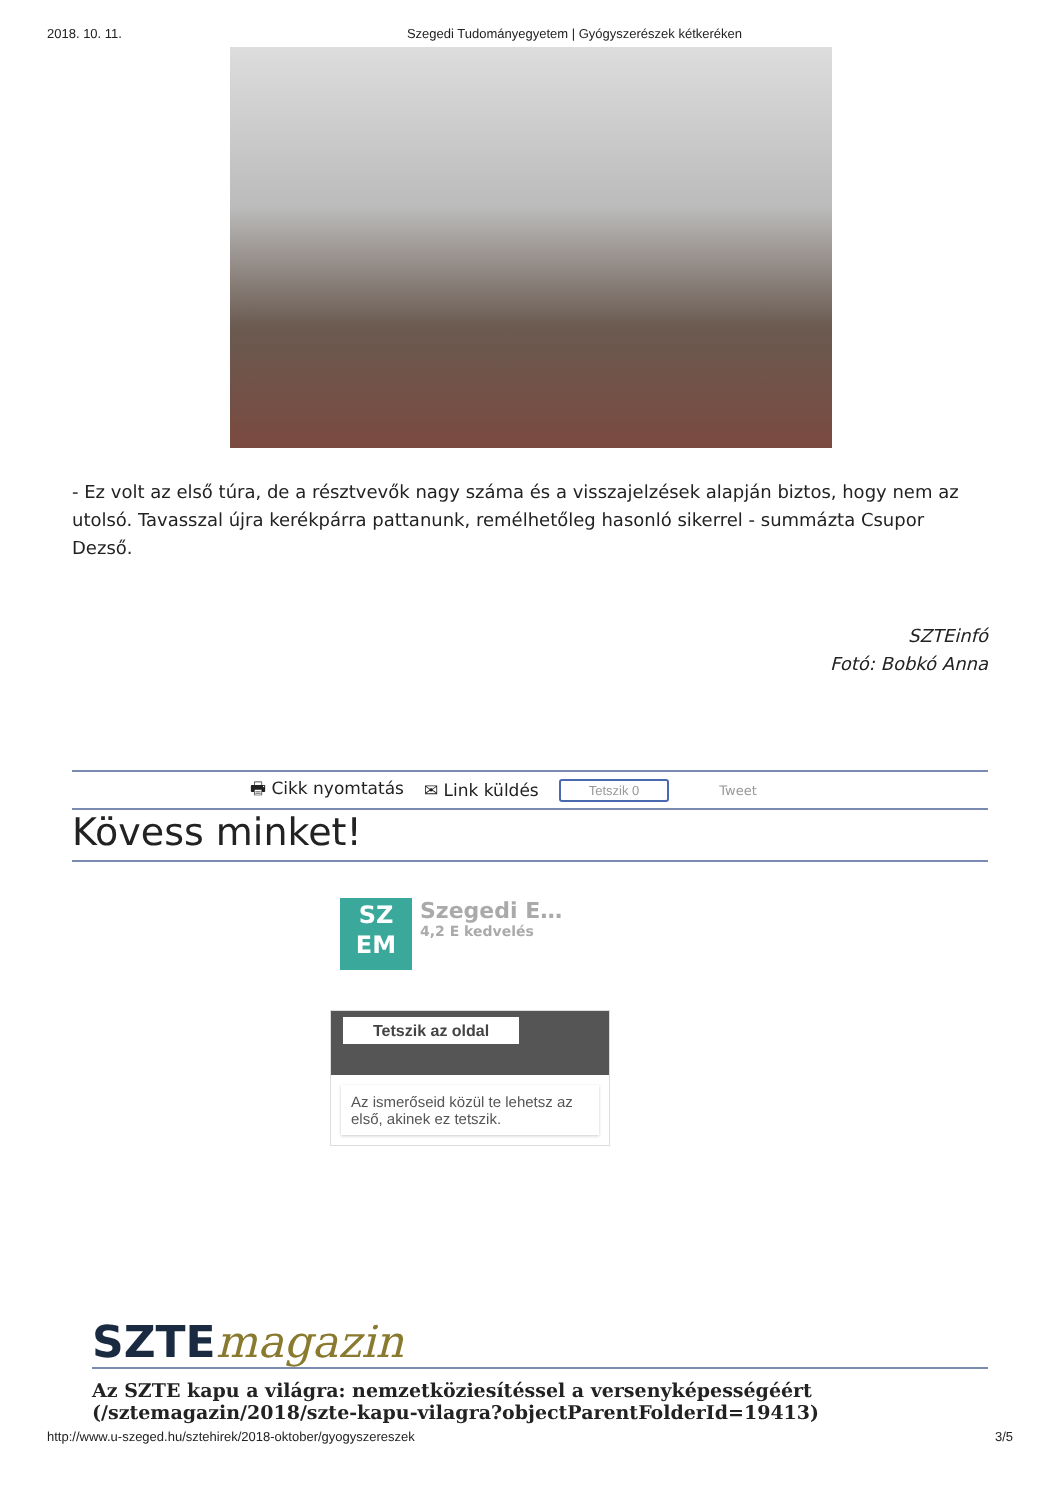2018. 10. 11. Szegedi Tudományegyetem | Gyógyszerészek kétkeréken
- Ez volt az első túra, de a résztvevők nagy száma és a visszajelzések alapján biztos, hogy nem az utolsó. Tavasszal újra kerékpárra pattanunk, remélhetőleg hasonló sikerrel - summázta Csupor Dezső.
SZTEinfó
Fotó: Bobkó Anna
🖶 Cikk nyomtatás ✉ Link küldés Tetszik 0 Tweet
Kövess minket!
SZ
EM
Szegedi E…
4,2 E kedvelés
Tetszik az oldal
Az ismerőseid közül te lehetsz az első, akinek ez tetszik.
SZTEmagazin
Az SZTE kapu a világra: nemzetköziesítéssel a versenyképességéért (/sztemagazin/2018/szte-kapu-vilagra?objectParentFolderId=19413)
http://www.u-szeged.hu/sztehirek/2018-oktober/gyogyszereszek 3/5